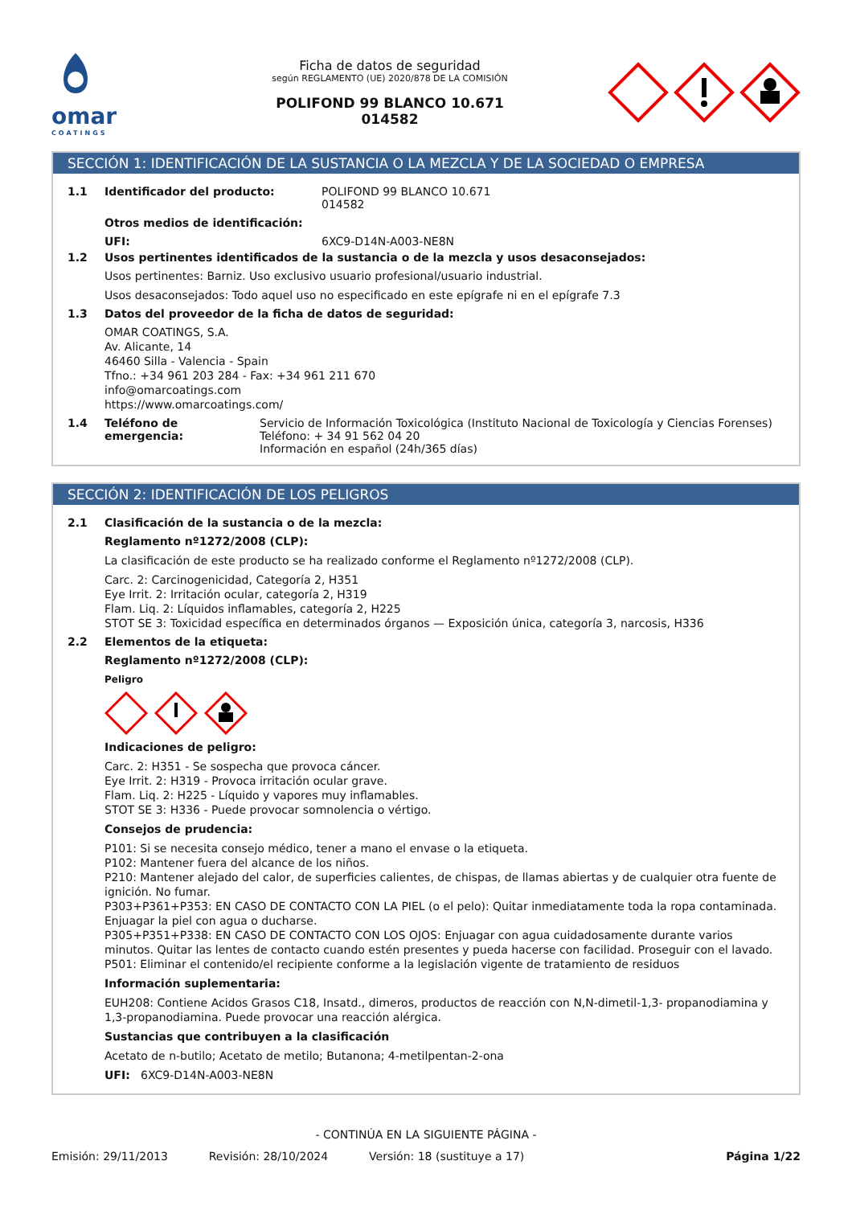omar
COATINGS
Ficha de datos de seguridad
según REGLAMENTO (UE) 2020/878 DE LA COMISIÓN
POLIFOND 99 BLANCO 10.671
014582
SECCIÓN 1: IDENTIFICACIÓN DE LA SUSTANCIA O LA MEZCLA Y DE LA SOCIEDAD O EMPRESA
1.1 Identificador del producto: POLIFOND 99 BLANCO 10.671
014582
Otros medios de identificación:
UFI: 6XC9-D14N-A003-NE8N
1.2 Usos pertinentes identificados de la sustancia o de la mezcla y usos desaconsejados:
Usos pertinentes: Barniz. Uso exclusivo usuario profesional/usuario industrial.
Usos desaconsejados: Todo aquel uso no especificado en este epígrafe ni en el epígrafe 7.3
1.3 Datos del proveedor de la ficha de datos de seguridad:
OMAR COATINGS, S.A.
Av. Alicante, 14
46460 Silla - Valencia - Spain
Tfno.: +34 961 203 284 - Fax: +34 961 211 670
info@omarcoatings.com
https://www.omarcoatings.com/
1.4 Teléfono de emergencia: Servicio de Información Toxicológica (Instituto Nacional de Toxicología y Ciencias Forenses)
Teléfono: + 34 91 562 04 20
Información en español (24h/365 días)
SECCIÓN 2: IDENTIFICACIÓN DE LOS PELIGROS
2.1 Clasificación de la sustancia o de la mezcla:
Reglamento nº1272/2008 (CLP):
La clasificación de este producto se ha realizado conforme el Reglamento nº1272/2008 (CLP).
Carc. 2: Carcinogenicidad, Categoría 2, H351
Eye Irrit. 2: Irritación ocular, categoría 2, H319
Flam. Liq. 2: Líquidos inflamables, categoría 2, H225
STOT SE 3: Toxicidad específica en determinados órganos — Exposición única, categoría 3, narcosis, H336
2.2 Elementos de la etiqueta:
Reglamento nº1272/2008 (CLP):
Peligro
Indicaciones de peligro:
Carc. 2: H351 - Se sospecha que provoca cáncer.
Eye Irrit. 2: H319 - Provoca irritación ocular grave.
Flam. Liq. 2: H225 - Líquido y vapores muy inflamables.
STOT SE 3: H336 - Puede provocar somnolencia o vértigo.
Consejos de prudencia:
P101: Si se necesita consejo médico, tener a mano el envase o la etiqueta.
P102: Mantener fuera del alcance de los niños.
P210: Mantener alejado del calor, de superficies calientes, de chispas, de llamas abiertas y de cualquier otra fuente de ignición. No fumar.
P303+P361+P353: EN CASO DE CONTACTO CON LA PIEL (o el pelo): Quitar inmediatamente toda la ropa contaminada. Enjuagar la piel con agua o ducharse.
P305+P351+P338: EN CASO DE CONTACTO CON LOS OJOS: Enjuagar con agua cuidadosamente durante varios minutos. Quitar las lentes de contacto cuando estén presentes y pueda hacerse con facilidad. Proseguir con el lavado.
P501: Eliminar el contenido/el recipiente conforme a la legislación vigente de tratamiento de residuos
Información suplementaria:
EUH208: Contiene Acidos Grasos C18, Insatd., dimeros, productos de reacción con N,N-dimetil-1,3- propanodiamina y 1,3-propanodiamina. Puede provocar una reacción alérgica.
Sustancias que contribuyen a la clasificación
Acetato de n-butilo; Acetato de metilo; Butanona; 4-metilpentan-2-ona
UFI: 6XC9-D14N-A003-NE8N
- CONTINÚA EN LA SIGUIENTE PÁGINA -
Emisión: 29/11/2013 Revisión: 28/10/2024 Versión: 18 (sustituye a 17) Página 1/22